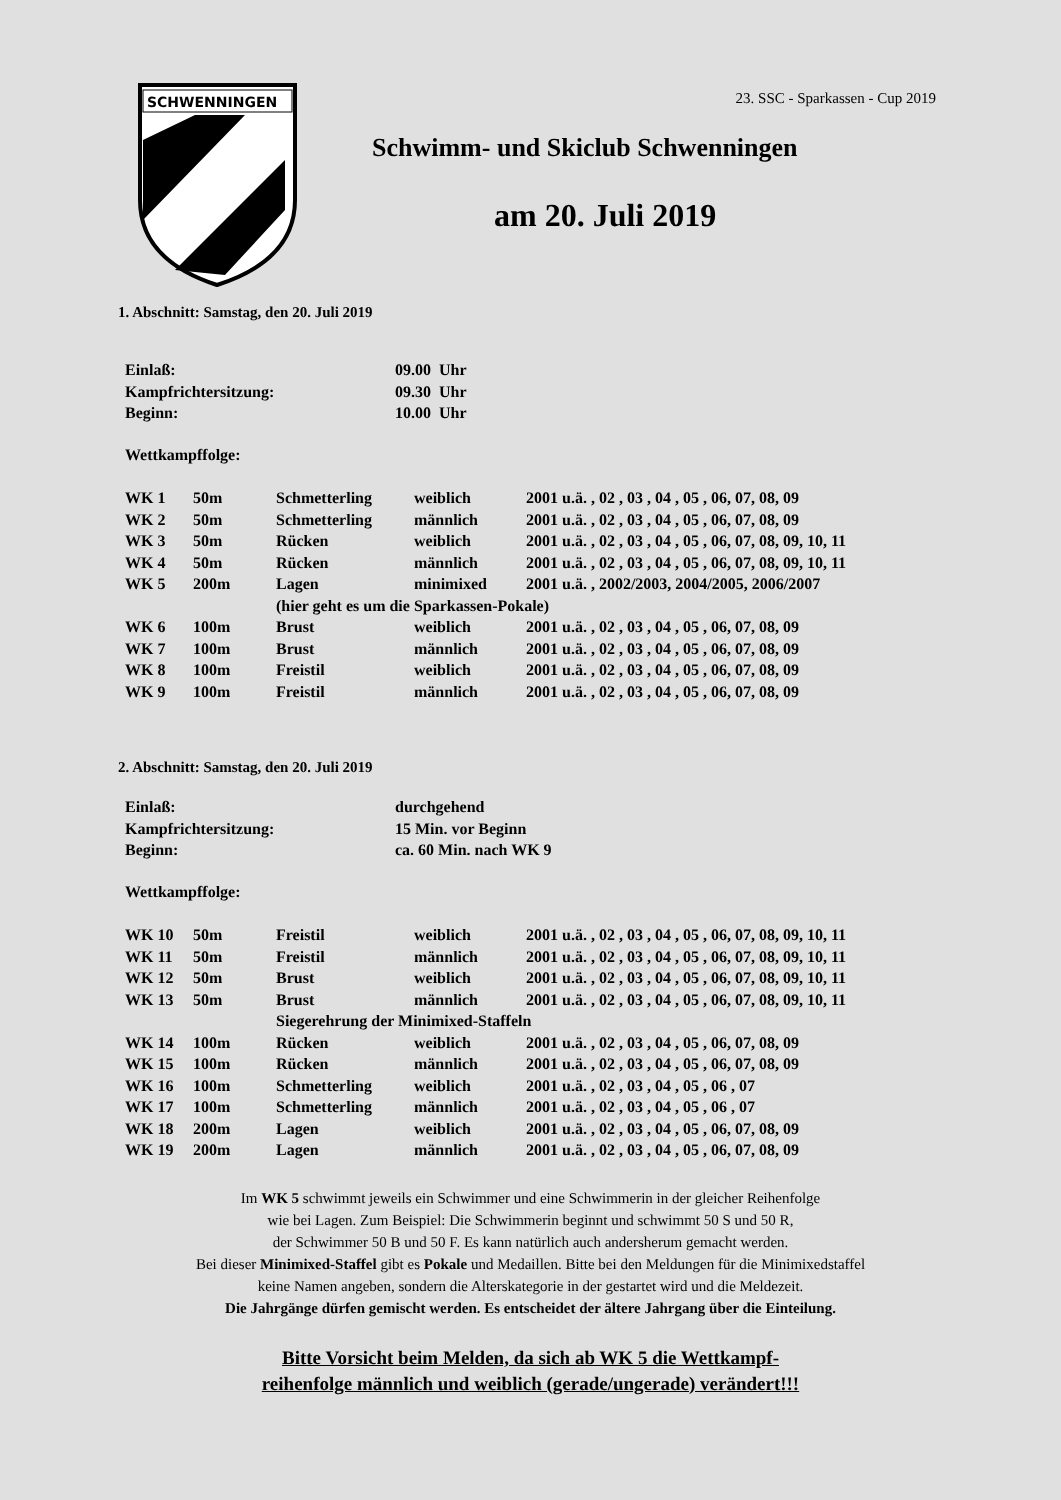SCHWENNINGEN
23. SSC - Sparkassen - Cup 2019
Schwimm- und Skiclub Schwenningen
am 20. Juli 2019
1. Abschnitt: Samstag, den 20. Juli 2019
| Einlaß: | 09.00 Uhr |
| Kampfrichtersitzung: | 09.30 Uhr |
| Beginn: | 10.00 Uhr |
| Wettkampffolge: |
| WK 1 | 50m | Schmetterling | weiblich | 2001 u.ä. , 02 , 03 , 04 , 05 , 06, 07, 08, 09 |
| WK 2 | 50m | Schmetterling | männlich | 2001 u.ä. , 02 , 03 , 04 , 05 , 06, 07, 08, 09 |
| WK 3 | 50m | Rücken | weiblich | 2001 u.ä. , 02 , 03 , 04 , 05 , 06, 07, 08, 09, 10, 11 |
| WK 4 | 50m | Rücken | männlich | 2001 u.ä. , 02 , 03 , 04 , 05 , 06, 07, 08, 09, 10, 11 |
| WK 5 | 200m | Lagen | minimixed | 2001 u.ä. , 2002/2003, 2004/2005, 2006/2007 |
| | | (hier geht es um die Sparkassen-Pokale) | | |
| WK 6 | 100m | Brust | weiblich | 2001 u.ä. , 02 , 03 , 04 , 05 , 06, 07, 08, 09 |
| WK 7 | 100m | Brust | männlich | 2001 u.ä. , 02 , 03 , 04 , 05 , 06, 07, 08, 09 |
| WK 8 | 100m | Freistil | weiblich | 2001 u.ä. , 02 , 03 , 04 , 05 , 06, 07, 08, 09 |
| WK 9 | 100m | Freistil | männlich | 2001 u.ä. , 02 , 03 , 04 , 05 , 06, 07, 08, 09 |
2. Abschnitt: Samstag, den 20. Juli 2019
| Einlaß: | durchgehend |
| Kampfrichtersitzung: | 15 Min. vor Beginn |
| Beginn: | ca. 60 Min. nach WK 9 |
| Wettkampffolge: |
| WK 10 | 50m | Freistil | weiblich | 2001 u.ä. , 02 , 03 , 04 , 05 , 06, 07, 08, 09, 10, 11 |
| WK 11 | 50m | Freistil | männlich | 2001 u.ä. , 02 , 03 , 04 , 05 , 06, 07, 08, 09, 10, 11 |
| WK 12 | 50m | Brust | weiblich | 2001 u.ä. , 02 , 03 , 04 , 05 , 06, 07, 08, 09, 10, 11 |
| WK 13 | 50m | Brust | männlich | 2001 u.ä. , 02 , 03 , 04 , 05 , 06, 07, 08, 09, 10, 11 |
| | | Siegerehrung der Minimixed-Staffeln | | |
| WK 14 | 100m | Rücken | weiblich | 2001 u.ä. , 02 , 03 , 04 , 05 , 06, 07, 08, 09 |
| WK 15 | 100m | Rücken | männlich | 2001 u.ä. , 02 , 03 , 04 , 05 , 06, 07, 08, 09 |
| WK 16 | 100m | Schmetterling | weiblich | 2001 u.ä. , 02 , 03 , 04 , 05 , 06 , 07 |
| WK 17 | 100m | Schmetterling | männlich | 2001 u.ä. , 02 , 03 , 04 , 05 , 06 , 07 |
| WK 18 | 200m | Lagen | weiblich | 2001 u.ä. , 02 , 03 , 04 , 05 , 06, 07, 08, 09 |
| WK 19 | 200m | Lagen | männlich | 2001 u.ä. , 02 , 03 , 04 , 05 , 06, 07, 08, 09 |
Im WK 5 schwimmt jeweils ein Schwimmer und eine Schwimmerin in der gleicher Reihenfolge
wie bei Lagen. Zum Beispiel: Die Schwimmerin beginnt und schwimmt 50 S und 50 R,
der Schwimmer 50 B und 50 F. Es kann natürlich auch andersherum gemacht werden.
Bei dieser Minimixed-Staffel gibt es Pokale und Medaillen. Bitte bei den Meldungen für die Minimixedstaffel
keine Namen angeben, sondern die Alterskategorie in der gestartet wird und die Meldezeit.
Die Jahrgänge dürfen gemischt werden. Es entscheidet der ältere Jahrgang über die Einteilung.
Bitte Vorsicht beim Melden, da sich ab WK 5 die Wettkampf-
reihenfolge männlich und weiblich (gerade/ungerade) verändert!!!